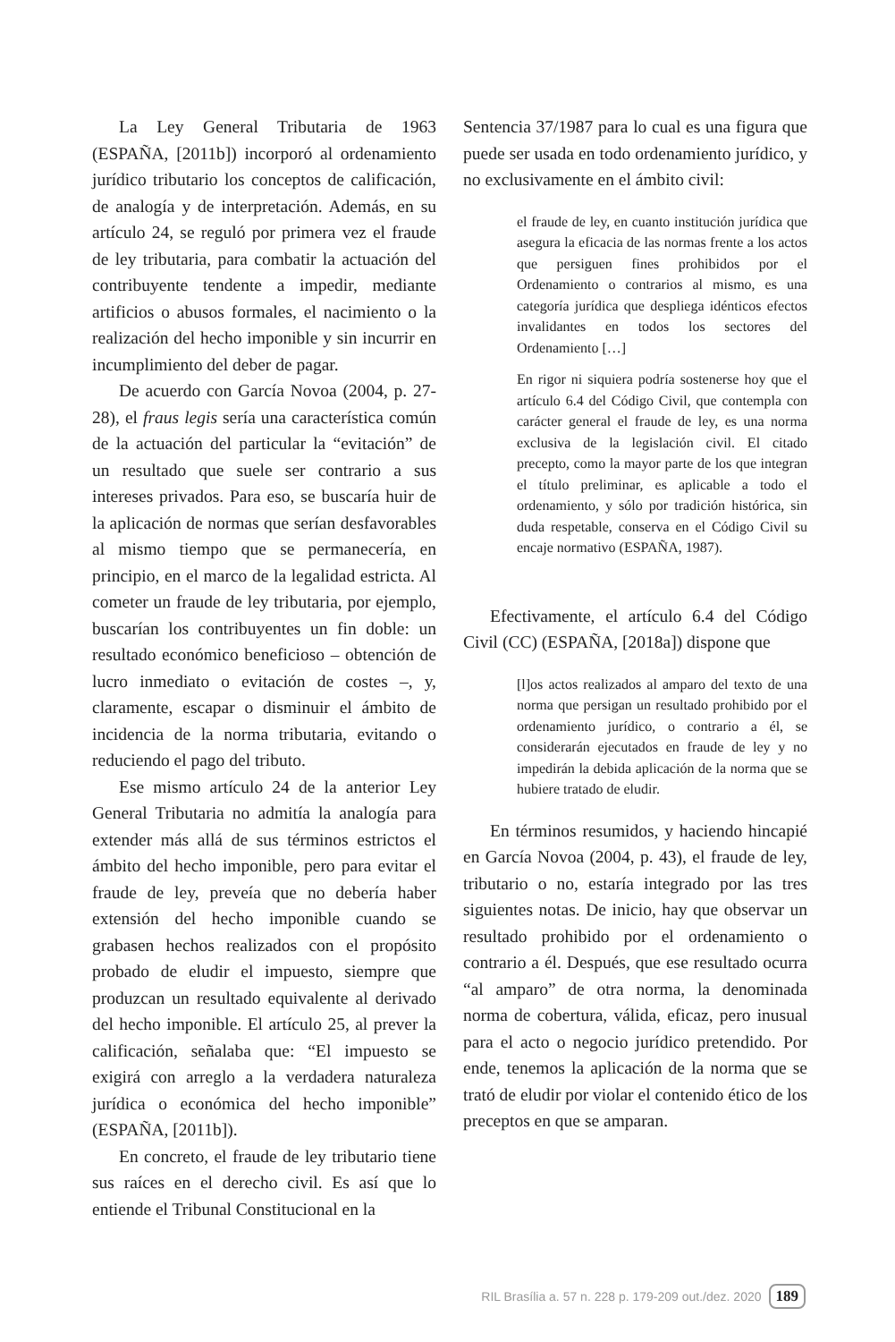La Ley General Tributaria de 1963 (ESPAÑA, [2011b]) incorporó al ordenamiento jurídico tributario los conceptos de calificación, de analogía y de interpretación. Además, en su artículo 24, se reguló por primera vez el fraude de ley tributaria, para combatir la actuación del contribuyente tendente a impedir, mediante artificios o abusos formales, el nacimiento o la realización del hecho imponible y sin incurrir en incumplimiento del deber de pagar.
De acuerdo con García Novoa (2004, p. 27-28), el fraus legis sería una característica común de la actuación del particular la “evitación” de un resultado que suele ser contrario a sus intereses privados. Para eso, se buscaría huir de la aplicación de normas que serían desfavorables al mismo tiempo que se permanecería, en principio, en el marco de la legalidad estricta. Al cometer un fraude de ley tributaria, por ejemplo, buscarían los contribuyentes un fin doble: un resultado económico beneficioso – obtención de lucro inmediato o evitación de costes –, y, claramente, escapar o disminuir el ámbito de incidencia de la norma tributaria, evitando o reduciendo el pago del tributo.
Ese mismo artículo 24 de la anterior Ley General Tributaria no admitía la analogía para extender más allá de sus términos estrictos el ámbito del hecho imponible, pero para evitar el fraude de ley, preveía que no debería haber extensión del hecho imponible cuando se grabasen hechos realizados con el propósito probado de eludir el impuesto, siempre que produzcan un resultado equivalente al derivado del hecho imponible. El artículo 25, al prever la calificación, señalaba que: “El impuesto se exigirá con arreglo a la verdadera naturaleza jurídica o económica del hecho imponible” (ESPAÑA, [2011b]).
En concreto, el fraude de ley tributario tiene sus raíces en el derecho civil. Es así que lo entiende el Tribunal Constitucional en la
Sentencia 37/1987 para lo cual es una figura que puede ser usada en todo ordenamiento jurídico, y no exclusivamente en el ámbito civil:
el fraude de ley, en cuanto institución jurídica que asegura la eficacia de las normas frente a los actos que persiguen fines prohibidos por el Ordenamiento o contrarios al mismo, es una categoría jurídica que despliega idénticos efectos invalidantes en todos los sectores del Ordenamiento […]
En rigor ni siquiera podría sostenerse hoy que el artículo 6.4 del Código Civil, que contempla con carácter general el fraude de ley, es una norma exclusiva de la legislación civil. El citado precepto, como la mayor parte de los que integran el título preliminar, es aplicable a todo el ordenamiento, y sólo por tradición histórica, sin duda respetable, conserva en el Código Civil su encaje normativo (ESPAÑA, 1987).
Efectivamente, el artículo 6.4 del Código Civil (CC) (ESPAÑA, [2018a]) dispone que
[l]os actos realizados al amparo del texto de una norma que persigan un resultado prohibido por el ordenamiento jurídico, o contrario a él, se considerarán ejecutados en fraude de ley y no impedirán la debida aplicación de la norma que se hubiere tratado de eludir.
En términos resumidos, y haciendo hincapié en García Novoa (2004, p. 43), el fraude de ley, tributario o no, estaría integrado por las tres siguientes notas. De inicio, hay que observar un resultado prohibido por el ordenamiento o contrario a él. Después, que ese resultado ocurra “al amparo” de otra norma, la denominada norma de cobertura, válida, eficaz, pero inusual para el acto o negocio jurídico pretendido. Por ende, tenemos la aplicación de la norma que se trató de eludir por violar el contenido ético de los preceptos en que se amparan.
RIL Brasília a. 57 n. 228 p. 179-209 out./dez. 2020 189